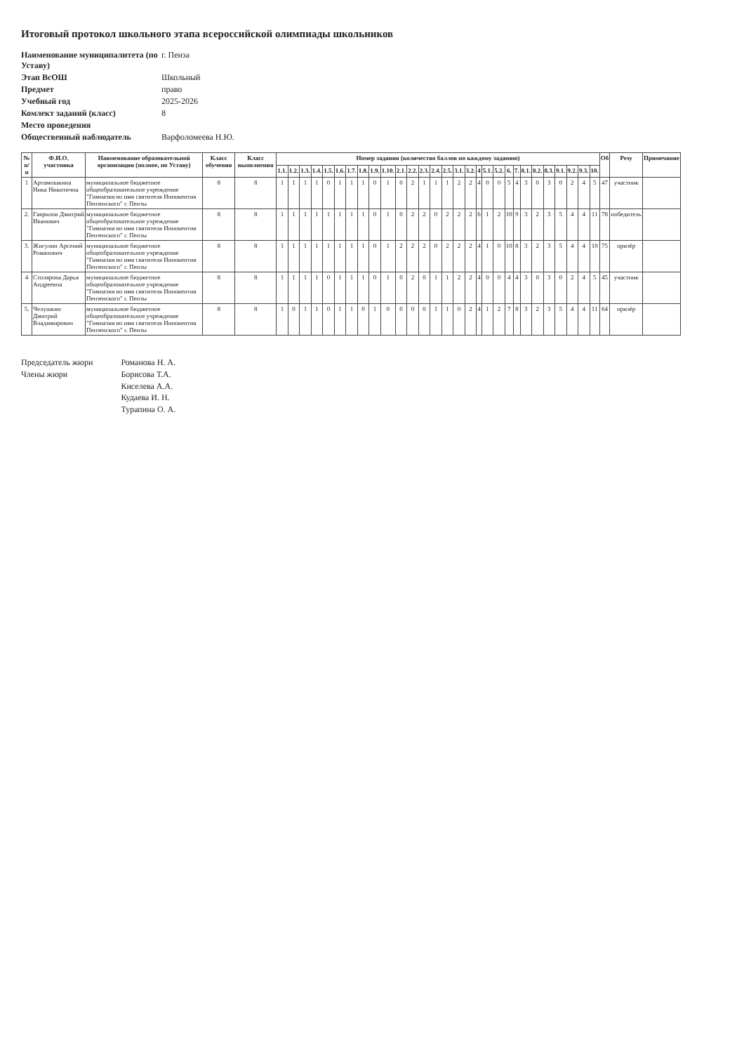Итоговый протокол школьного этапа всероссийской олимпиады школьников
Наименование муниципалитета (по Уставу) г. Пенза Этап ВсОШ Школьный Предмет право Учебный год 2025-2026 Комлект заданий (класс) 8 Место проведения Общественный наблюдатель Варфоломеева Н.Ю.
| № п/п | Ф.И.О. участника | Наименование образовательной организации (полное, по Уставу) | Класс обучения | Класс выполнения | Номер задания (количество баллов по каждому заданию) | | | | | | | | | | | | | | | | | | | | | | | | | | | | | Об | Резу | Примечание |
| --- | --- | --- | --- | --- | --- | --- | --- | --- | --- | --- | --- | --- | --- | --- | --- | --- | --- | --- | --- | --- | --- | --- | --- | --- | --- | --- | --- | --- | --- | --- | --- | --- | --- | --- | --- | --- |
| | | | | | 1.1. | 1.2. | 1.3. | 1.4. | 1.5. | 1.6. | 1.7. | 1.8. | 1.9. | 1.10. | 2.1. | 2.2. | 2.3. | 2.4. | 2.5. | 3.1. | 3.2. | 4 | 5.1. | 5.2. | 6. | 7. | 8.1. | 8.2. | 8.3. | 9.1. | 9.2. | 9.3. | 10. | | | |
| 1 | Артамошкина Ника Никитична | муниципальное бюджетное общеобразовательное учреждение "Гимназия во имя святителя Иннокентия Пензенского" г. Пензы | 8 | 8 | 1 | 1 | 1 | 1 | 0 | 1 | 1 | 1 | 0 | 1 | 0 | 2 | 1 | 1 | 1 | 2 | 2 | 4 | 0 | 0 | 5 | 4 | 3 | 0 | 3 | 0 | 2 | 4 | 5 | 47 | участник | |
| 2. | Гаврилов Дмитрий Иванович | муниципальное бюджетное общеобразовательное учреждение "Гимназия во имя святителя Иннокентия Пензенского" г. Пензы | 8 | 8 | 1 | 1 | 1 | 1 | 1 | 1 | 1 | 1 | 0 | 1 | 0 | 2 | 2 | 0 | 2 | 2 | 2 | 6 | 1 | 2 | 10 | 9 | 3 | 2 | 3 | 5 | 4 | 4 | 11 | 78 | победитель | |
| 3. | Жигулин Арсений Романович | муниципальное бюджетное общеобразовательное учреждение "Гимназия во имя святителя Иннокентия Пензенского" г. Пензы | 8 | 8 | 1 | 1 | 1 | 1 | 1 | 1 | 1 | 1 | 0 | 1 | 2 | 2 | 2 | 0 | 2 | 2 | 2 | 4 | 1 | 0 | 10 | 8 | 3 | 2 | 3 | 5 | 4 | 4 | 10 | 75 | призёр | |
| 4 | Столярова Дарья Андреевна | муниципальное бюджетное общеобразовательное учреждение "Гимназия во имя святителя Иннокентия Пензенского" г. Пензы | 8 | 8 | 1 | 1 | 1 | 1 | 0 | 1 | 1 | 1 | 0 | 1 | 0 | 2 | 0 | 1 | 1 | 2 | 2 | 4 | 0 | 0 | 4 | 4 | 3 | 0 | 3 | 0 | 2 | 4 | 5 | 45 | участник | |
| 5. | Челушкин Дмитрий Владимирович | муниципальное бюджетное общеобразовательное учреждение "Гимназия во имя святителя Иннокентия Пензенского" г. Пензы | 8 | 8 | 1 | 0 | 1 | 1 | 0 | 1 | 1 | 0 | 1 | 0 | 0 | 0 | 0 | 1 | 1 | 0 | 2 | 4 | 1 | 2 | 7 | 8 | 3 | 2 | 3 | 5 | 4 | 4 | 11 | 64 | призёр | |
Председатель жюри
Члены жюри
Романова Н. А.
Борисова Т.А.
Киселева А.А.
Кудаева И. Н.
Турапина О. А.